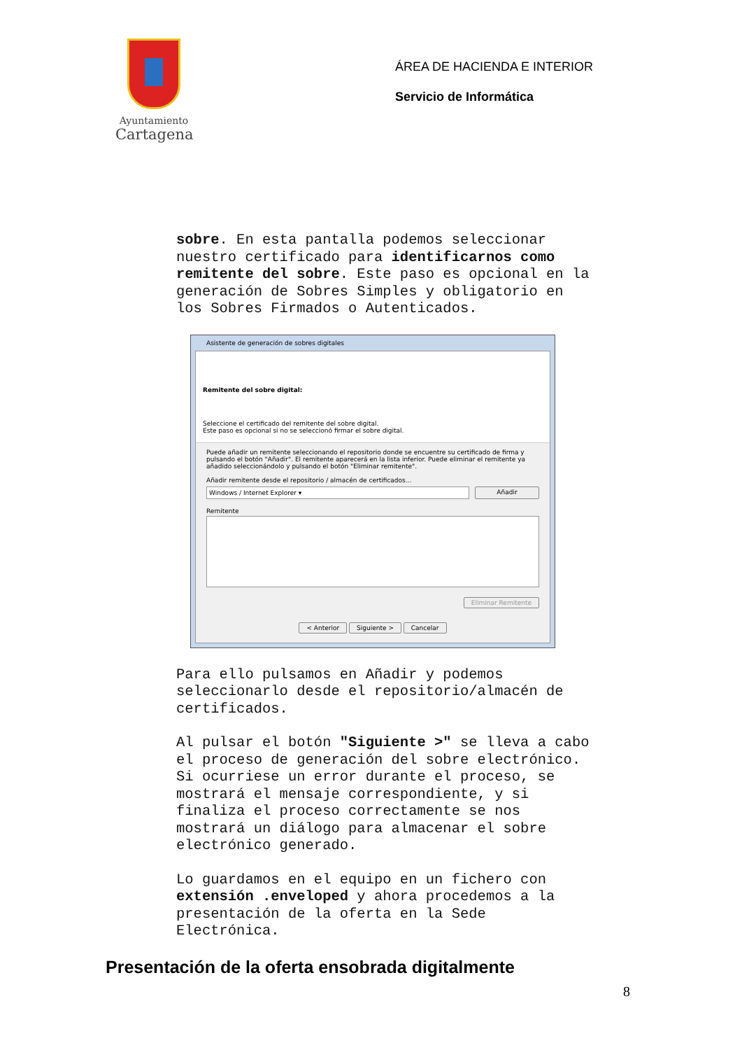Ayuntamiento
Cartagena
ÁREA DE HACIENDA E INTERIOR
Servicio de Informática
sobre. En esta pantalla podemos seleccionar nuestro certificado para identificarnos como remitente del sobre. Este paso es opcional en la generación de Sobres Simples y obligatorio en los Sobres Firmados o Autenticados.
Asistente de generación de sobres digitales
Remitente del sobre digital:
Seleccione el certificado del remitente del sobre digital.
Este paso es opcional si no se seleccionó firmar el sobre digital.
Puede añadir un remitente seleccionando el repositorio donde se encuentre su certificado de firma y pulsando el botón "Añadir". El remitente aparecerá en la lista inferior. Puede eliminar el remitente ya añadido seleccionándolo y pulsando el botón "Eliminar remitente".
Añadir remitente desde el repositorio / almacén de certificados...
Windows / Internet Explorer ▾ Añadir
Remitente
Eliminar Remitente
< Anterior Siguiente > Cancelar
Para ello pulsamos en Añadir y podemos seleccionarlo desde el repositorio/almacén de certificados.
Al pulsar el botón "Siguiente >" se lleva a cabo el proceso de generación del sobre electrónico. Si ocurriese un error durante el proceso, se mostrará el mensaje correspondiente, y si finaliza el proceso correctamente se nos mostrará un diálogo para almacenar el sobre electrónico generado.
Lo guardamos en el equipo en un fichero con extensión .enveloped y ahora procedemos a la presentación de la oferta en la Sede Electrónica.
Presentación de la oferta ensobrada digitalmente
8